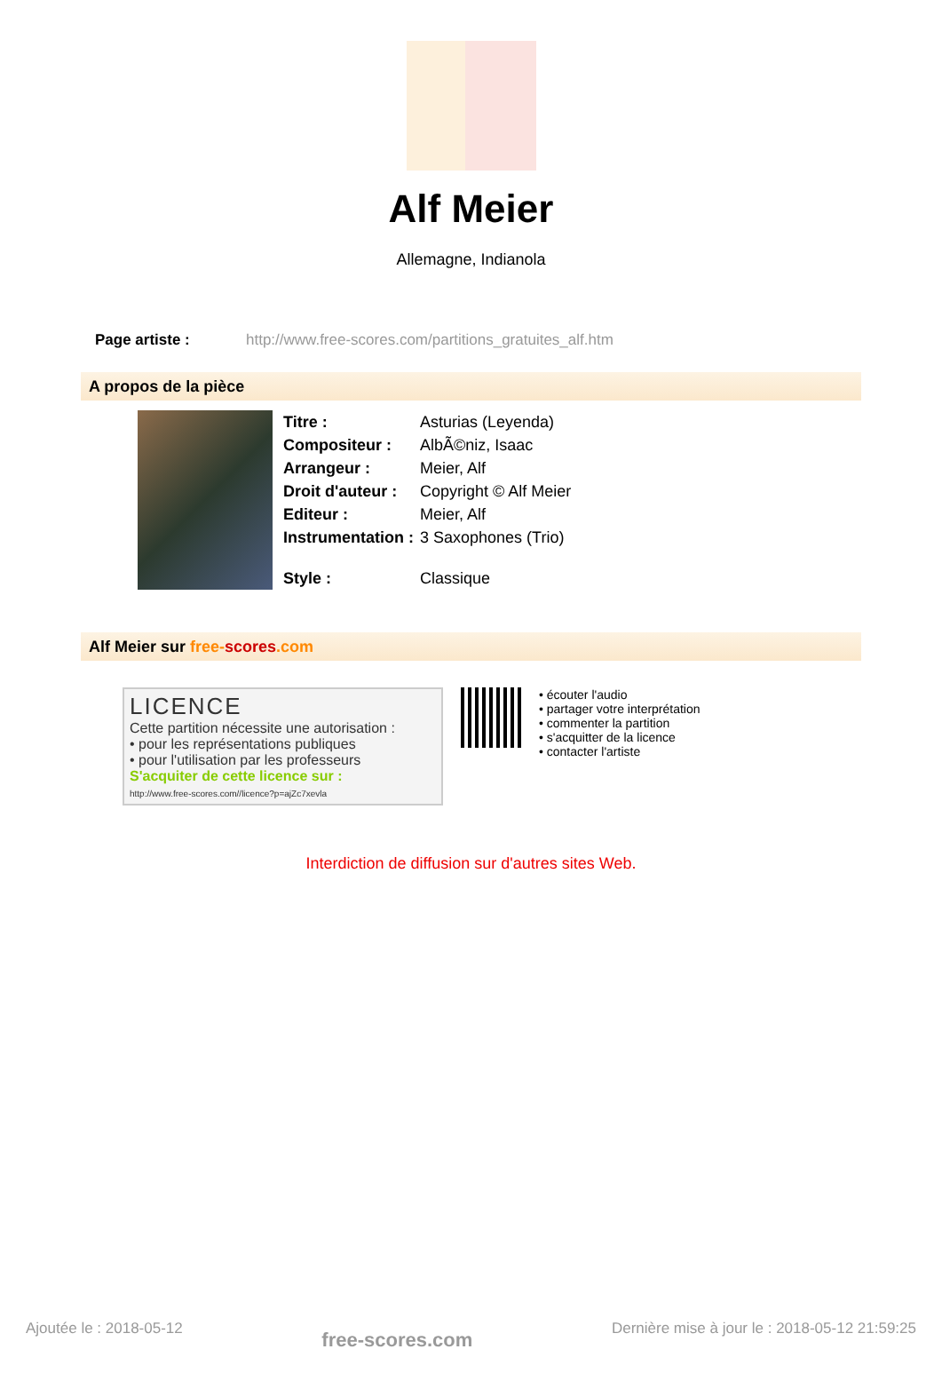Alf Meier
Allemagne, Indianola
Page artiste : http://www.free-scores.com/partitions_gratuites_alf.htm
A propos de la pièce
| Titre : | Asturias (Leyenda) |
| Compositeur : | AlbÃ©niz, Isaac |
| Arrangeur : | Meier, Alf |
| Droit d'auteur : | Copyright © Alf Meier |
| Editeur : | Meier, Alf |
| Instrumentation : | 3 Saxophones (Trio) |
| Style : | Classique |
Alf Meier sur free-scores.com
LICENCE
Cette partition nécessite une autorisation :
• pour les représentations publiques
• pour l'utilisation par les professeurs
S'acquiter de cette licence sur :
http://www.free-scores.com//licence?p=ajZc7xevla
• écouter l'audio
• partager votre interprétation
• commenter la partition
• s'acquitter de la licence
• contacter l'artiste
Interdiction de diffusion sur d'autres sites Web.
Ajoutée le : 2018-05-12 free-scores.com Dernière mise à jour le : 2018-05-12 21:59:25